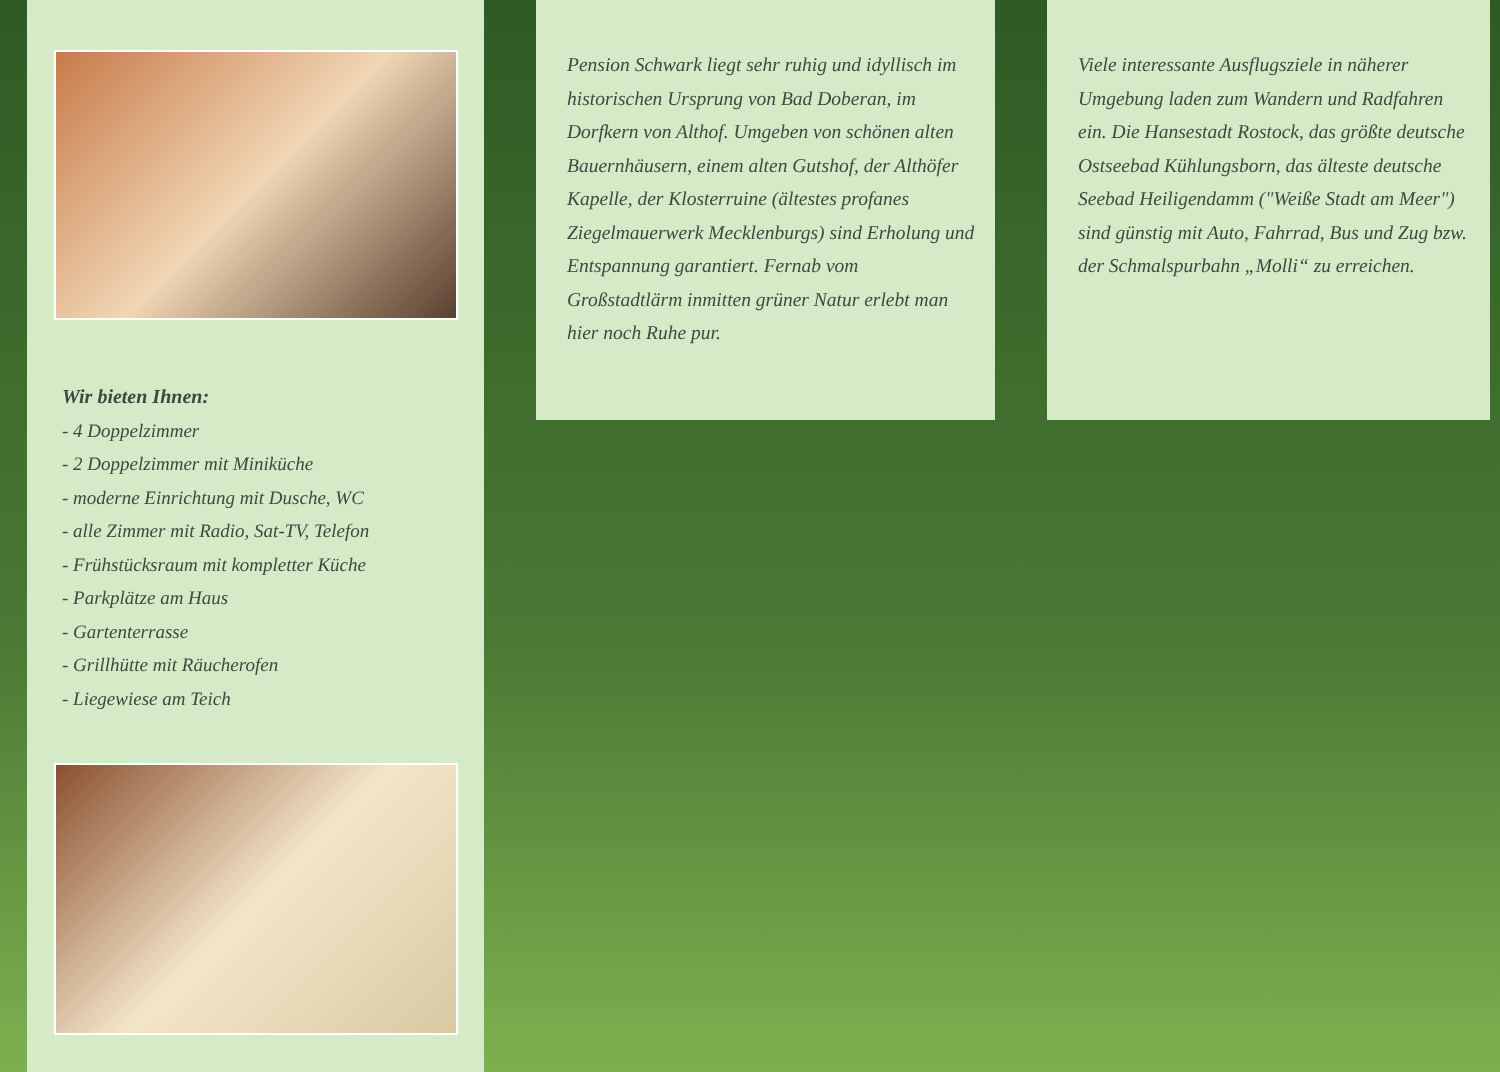Wir bieten Ihnen:
- 4 Doppelzimmer
- 2 Doppelzimmer mit Miniküche
- moderne Einrichtung mit Dusche, WC
- alle Zimmer mit Radio, Sat-TV, Telefon
- Frühstücksraum mit kompletter Küche
- Parkplätze am Haus
- Gartenterrasse
- Grillhütte mit Räucherofen
- Liegewiese am Teich
Pension Schwark liegt sehr ruhig und idyllisch im historischen Ursprung von Bad Doberan, im Dorfkern von Althof. Umgeben von schönen alten Bauernhäusern, einem alten Gutshof, der Althöfer Kapelle, der Klosterruine (ältestes profanes Ziegelmauerwerk Mecklenburgs) sind Erholung und Entspannung garantiert. Fernab vom Großstadtlärm inmitten grüner Natur erlebt man hier noch Ruhe pur.
Viele interessante Ausflugsziele in näherer Umgebung laden zum Wandern und Radfahren ein. Die Hansestadt Rostock, das größte deutsche Ostseebad Kühlungsborn, das älteste deutsche Seebad Heiligendamm ("Weiße Stadt am Meer") sind günstig mit Auto, Fahrrad, Bus und Zug bzw. der Schmalspurbahn „Molli“ zu erreichen.